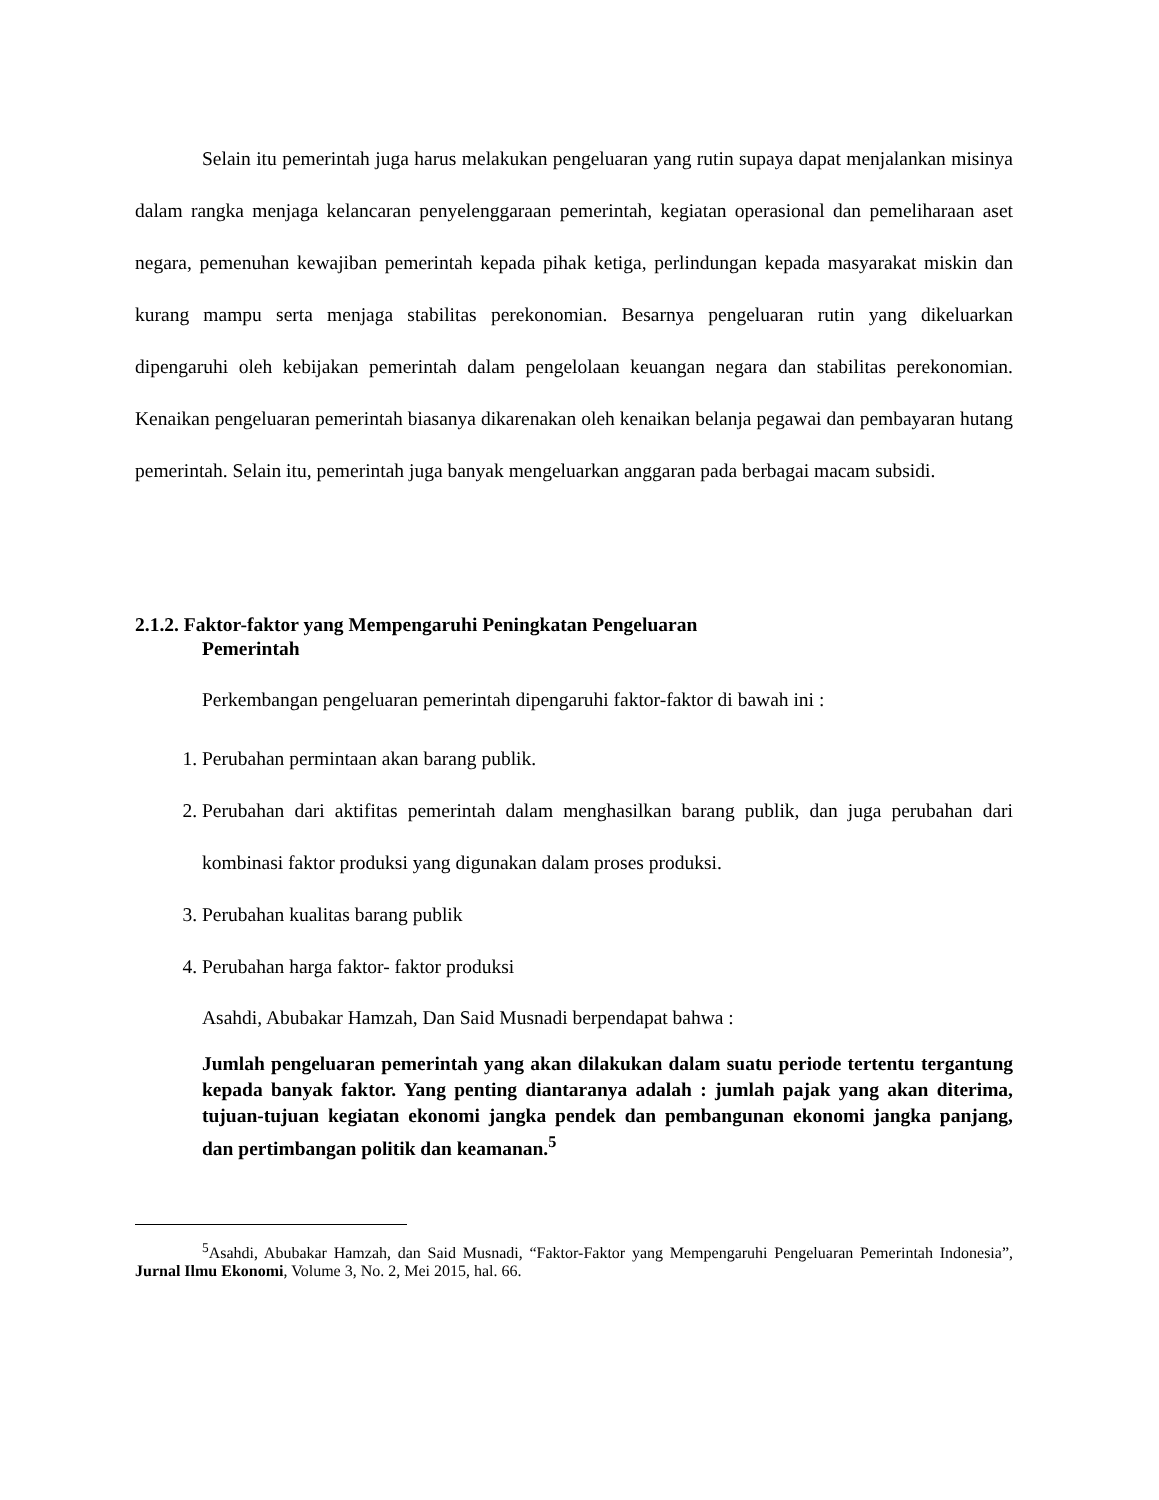Selain itu pemerintah juga harus melakukan pengeluaran yang rutin supaya dapat menjalankan misinya dalam rangka menjaga kelancaran penyelenggaraan pemerintah, kegiatan operasional dan pemeliharaan aset negara, pemenuhan kewajiban pemerintah kepada pihak ketiga, perlindungan kepada masyarakat miskin dan kurang mampu serta menjaga stabilitas perekonomian. Besarnya pengeluaran rutin yang dikeluarkan dipengaruhi oleh kebijakan pemerintah dalam pengelolaan keuangan negara dan stabilitas perekonomian. Kenaikan pengeluaran pemerintah biasanya dikarenakan oleh kenaikan belanja pegawai dan pembayaran hutang pemerintah. Selain itu, pemerintah juga banyak mengeluarkan anggaran pada berbagai macam subsidi.
2.1.2. Faktor-faktor yang Mempengaruhi Peningkatan Pengeluaran
Pemerintah
Perkembangan pengeluaran pemerintah dipengaruhi faktor-faktor di bawah ini :
1. Perubahan permintaan akan barang publik.
2. Perubahan dari aktifitas pemerintah dalam menghasilkan barang publik, dan juga perubahan dari kombinasi faktor produksi yang digunakan dalam proses produksi.
3. Perubahan kualitas barang publik
4. Perubahan harga faktor- faktor produksi
Asahdi, Abubakar Hamzah, Dan Said Musnadi berpendapat bahwa :
Jumlah pengeluaran pemerintah yang akan dilakukan dalam suatu periode tertentu tergantung kepada banyak faktor. Yang penting diantaranya adalah : jumlah pajak yang akan diterima, tujuan-tujuan kegiatan ekonomi jangka pendek dan pembangunan ekonomi jangka panjang, dan pertimbangan politik dan keamanan.<sup>5</sup>
<sup>5</sup> Asahdi, Abubakar Hamzah, dan Said Musnadi, “Faktor-Faktor yang Mempengaruhi Pengeluaran Pemerintah Indonesia”, Jurnal Ilmu Ekonomi, Volume 3, No. 2, Mei 2015, hal. 66.